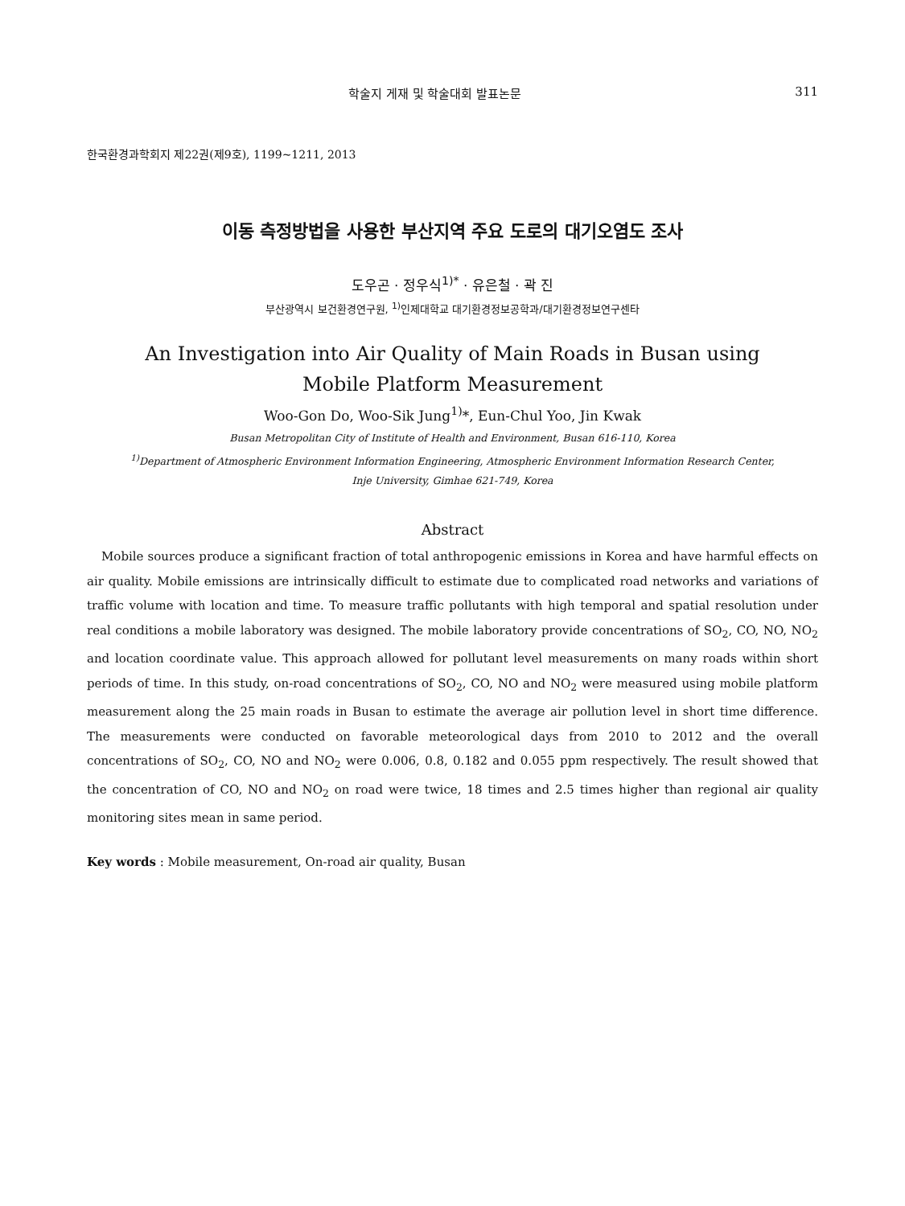학술지 게재 및 학술대회 발표논문 311
한국환경과학회지 제22권(제9호), 1199~1211, 2013
이동 측정방법을 사용한 부산지역 주요 도로의 대기오염도 조사
도우곤 · 정우식<sup>1)*</sup> · 유은철 · 곽 진
부산광역시 보건환경연구원, <sup>1)</sup>인제대학교 대기환경정보공학과/대기환경정보연구센타
An Investigation into Air Quality of Main Roads in Busan using
Mobile Platform Measurement
Woo-Gon Do, Woo-Sik Jung<sup>1)</sup>*, Eun-Chul Yoo, Jin Kwak
Busan Metropolitan City of Institute of Health and Environment, Busan 616-110, Korea
<sup>1)</sup> Department of Atmospheric Environment Information Engineering, Atmospheric Environment Information Research Center,
Inje University, Gimhae 621-749, Korea
Abstract
Mobile sources produce a significant fraction of total anthropogenic emissions in Korea and have harmful effects on air quality. Mobile emissions are intrinsically difficult to estimate due to complicated road networks and variations of traffic volume with location and time. To measure traffic pollutants with high temporal and spatial resolution under real conditions a mobile laboratory was designed. The mobile laboratory provide concentrations of SO<sub>2</sub>, CO, NO, NO<sub>2</sub> and location coordinate value. This approach allowed for pollutant level measurements on many roads within short periods of time. In this study, on-road concentrations of SO<sub>2</sub>, CO, NO and NO<sub>2</sub> were measured using mobile platform measurement along the 25 main roads in Busan to estimate the average air pollution level in short time difference. The measurements were conducted on favorable meteorological days from 2010 to 2012 and the overall concentrations of SO<sub>2</sub>, CO, NO and NO<sub>2</sub> were 0.006, 0.8, 0.182 and 0.055 ppm respectively. The result showed that the concentration of CO, NO and NO<sub>2</sub> on road were twice, 18 times and 2.5 times higher than regional air quality monitoring sites mean in same period.
Key words : Mobile measurement, On-road air quality, Busan